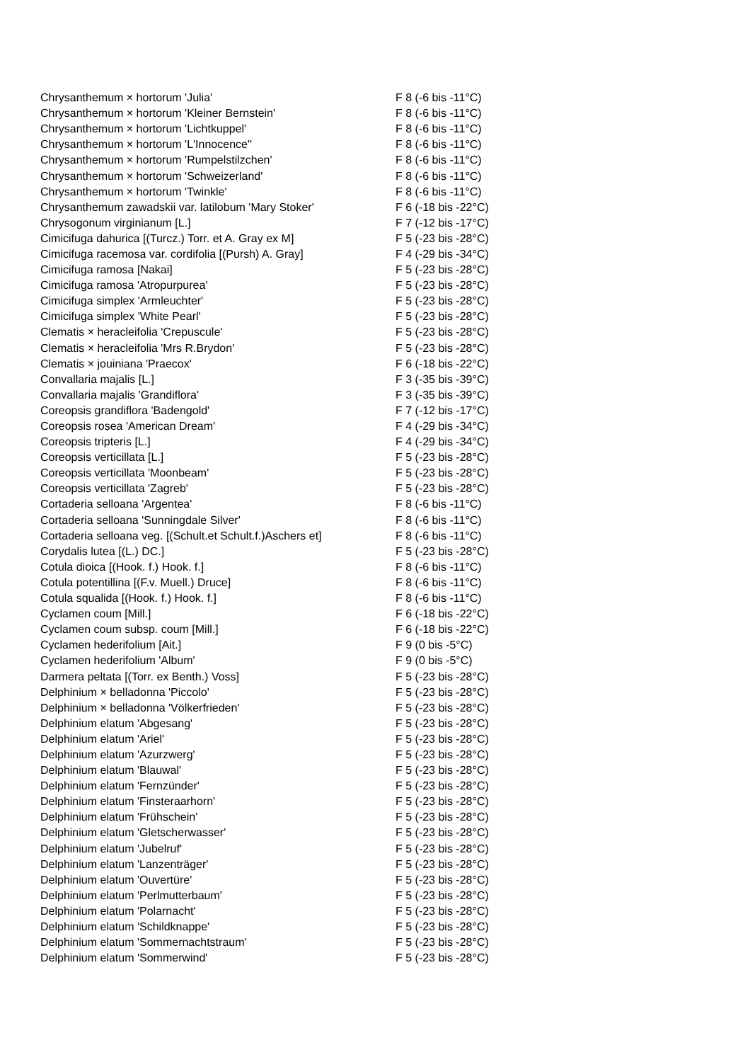| Chrysanthemum × hortorum 'Julia' | F 8 (-6 bis -11°C) |
| Chrysanthemum × hortorum 'Kleiner Bernstein' | F 8 (-6 bis -11°C) |
| Chrysanthemum × hortorum 'Lichtkuppel' | F 8 (-6 bis -11°C) |
| Chrysanthemum × hortorum 'L'Innocence'' | F 8 (-6 bis -11°C) |
| Chrysanthemum × hortorum 'Rumpelstilzchen' | F 8 (-6 bis -11°C) |
| Chrysanthemum × hortorum 'Schweizerland' | F 8 (-6 bis -11°C) |
| Chrysanthemum × hortorum 'Twinkle' | F 8 (-6 bis -11°C) |
| Chrysanthemum zawadskii var. latilobum 'Mary Stoker' | F 6 (-18 bis -22°C) |
| Chrysogonum virginianum [L.] | F 7 (-12 bis -17°C) |
| Cimicifuga dahurica [(Turcz.) Torr. et A. Gray ex M] | F 5 (-23 bis -28°C) |
| Cimicifuga racemosa var. cordifolia [(Pursh) A. Gray] | F 4 (-29 bis -34°C) |
| Cimicifuga ramosa [Nakai] | F 5 (-23 bis -28°C) |
| Cimicifuga ramosa 'Atropurpurea' | F 5 (-23 bis -28°C) |
| Cimicifuga simplex 'Armleuchter' | F 5 (-23 bis -28°C) |
| Cimicifuga simplex 'White Pearl' | F 5 (-23 bis -28°C) |
| Clematis × heracleifolia 'Crepuscule' | F 5 (-23 bis -28°C) |
| Clematis × heracleifolia 'Mrs R.Brydon' | F 5 (-23 bis -28°C) |
| Clematis × jouiniana 'Praecox' | F 6 (-18 bis -22°C) |
| Convallaria majalis [L.] | F 3 (-35 bis -39°C) |
| Convallaria majalis 'Grandiflora' | F 3 (-35 bis -39°C) |
| Coreopsis grandiflora 'Badengold' | F 7 (-12 bis -17°C) |
| Coreopsis rosea 'American Dream' | F 4 (-29 bis -34°C) |
| Coreopsis tripteris [L.] | F 4 (-29 bis -34°C) |
| Coreopsis verticillata [L.] | F 5 (-23 bis -28°C) |
| Coreopsis verticillata 'Moonbeam' | F 5 (-23 bis -28°C) |
| Coreopsis verticillata 'Zagreb' | F 5 (-23 bis -28°C) |
| Cortaderia selloana 'Argentea' | F 8 (-6 bis -11°C) |
| Cortaderia selloana 'Sunningdale Silver' | F 8 (-6 bis -11°C) |
| Cortaderia selloana veg. [(Schult.et Schult.f.)Aschers et] | F 8 (-6 bis -11°C) |
| Corydalis lutea [(L.) DC.] | F 5 (-23 bis -28°C) |
| Cotula dioica [(Hook. f.) Hook. f.] | F 8 (-6 bis -11°C) |
| Cotula potentillina [(F.v. Muell.) Druce] | F 8 (-6 bis -11°C) |
| Cotula squalida [(Hook. f.) Hook. f.] | F 8 (-6 bis -11°C) |
| Cyclamen coum [Mill.] | F 6 (-18 bis -22°C) |
| Cyclamen coum subsp. coum [Mill.] | F 6 (-18 bis -22°C) |
| Cyclamen hederifolium [Ait.] | F 9 (0 bis -5°C) |
| Cyclamen hederifolium 'Album' | F 9 (0 bis -5°C) |
| Darmera peltata [(Torr. ex Benth.) Voss] | F 5 (-23 bis -28°C) |
| Delphinium × belladonna 'Piccolo' | F 5 (-23 bis -28°C) |
| Delphinium × belladonna 'Völkerfrieden' | F 5 (-23 bis -28°C) |
| Delphinium elatum 'Abgesang' | F 5 (-23 bis -28°C) |
| Delphinium elatum 'Ariel' | F 5 (-23 bis -28°C) |
| Delphinium elatum 'Azurzwerg' | F 5 (-23 bis -28°C) |
| Delphinium elatum 'Blauwal' | F 5 (-23 bis -28°C) |
| Delphinium elatum 'Fernzünder' | F 5 (-23 bis -28°C) |
| Delphinium elatum 'Finsteraarhorn' | F 5 (-23 bis -28°C) |
| Delphinium elatum 'Frühschein' | F 5 (-23 bis -28°C) |
| Delphinium elatum 'Gletscherwasser' | F 5 (-23 bis -28°C) |
| Delphinium elatum 'Jubelruf' | F 5 (-23 bis -28°C) |
| Delphinium elatum 'Lanzenträger' | F 5 (-23 bis -28°C) |
| Delphinium elatum 'Ouvertüre' | F 5 (-23 bis -28°C) |
| Delphinium elatum 'Perlmutterbaum' | F 5 (-23 bis -28°C) |
| Delphinium elatum 'Polarnacht' | F 5 (-23 bis -28°C) |
| Delphinium elatum 'Schildknappe' | F 5 (-23 bis -28°C) |
| Delphinium elatum 'Sommernachtstraum' | F 5 (-23 bis -28°C) |
| Delphinium elatum 'Sommerwind' | F 5 (-23 bis -28°C) |